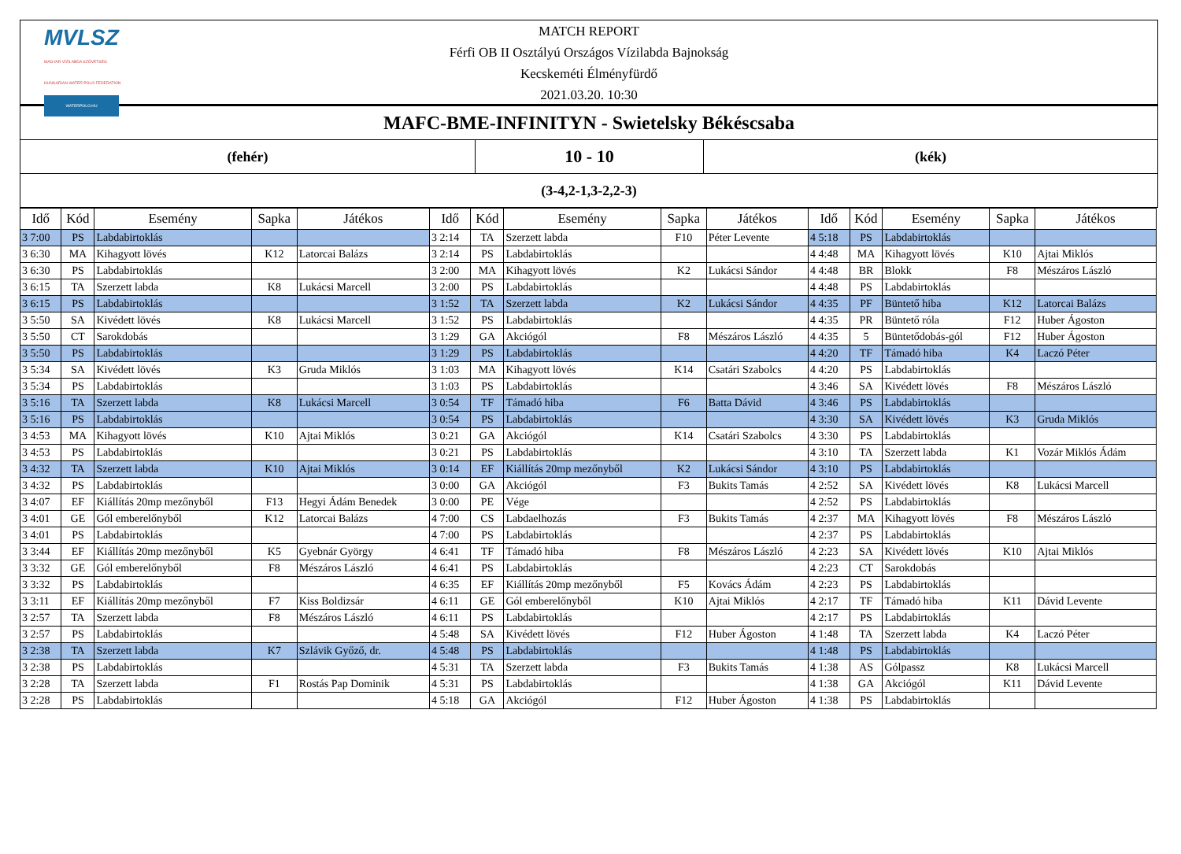MVLSZ
MAGYAR VÍZILABDA SZÖVETSÉG
HUNGARIAN WATER POLO FEDERATION
WATERPOLO.HU
MATCH REPORT
Férfi OB II Osztályú Országos Vízilabda Bajnokság
Kecskeméti Élményfürdő
2021.03.20. 10:30
MAFC-BME-INFINITYN - Swietelsky Békéscsaba
(fehér)
10 - 10
(kék)
(3-4,2-1,3-2,2-3)
| Idő | Kód | Esemény | Sapka | Játékos | Idő | Kód | Esemény | Sapka | Játékos | Idő | Kód | Esemény | Sapka | Játékos |
| --- | --- | --- | --- | --- | --- | --- | --- | --- | --- | --- | --- | --- | --- | --- |
| 3 7:00 | PS | Labdabirtoklás | | | 3 2:14 | TA | Szerzett labda | F10 | Péter Levente | 4 5:18 | PS | Labdabirtoklás | | |
| 3 6:30 | MA | Kihagyott lövés | K12 | Latorcai Balázs | 3 2:14 | PS | Labdabirtoklás | | | 4 4:48 | MA | Kihagyott lövés | K10 | Ajtai Miklós |
| 3 6:30 | PS | Labdabirtoklás | | | 3 2:00 | MA | Kihagyott lövés | K2 | Lukácsi Sándor | 4 4:48 | BR | Blokk | F8 | Mészáros László |
| 3 6:15 | TA | Szerzett labda | K8 | Lukácsi Marcell | 3 2:00 | PS | Labdabirtoklás | | | 4 4:48 | PS | Labdabirtoklás | | |
| 3 6:15 | PS | Labdabirtoklás | | | 3 1:52 | TA | Szerzett labda | K2 | Lukácsi Sándor | 4 4:35 | PF | Büntető hiba | K12 | Latorcai Balázs |
| 3 5:50 | SA | Kivédett lövés | K8 | Lukácsi Marcell | 3 1:52 | PS | Labdabirtoklás | | | 4 4:35 | PR | Büntető róla | F12 | Huber Ágoston |
| 3 5:50 | CT | Sarokdobás | | | 3 1:29 | GA | Akciógól | F8 | Mészáros László | 4 4:35 | 5 | Büntetődobás-gól | F12 | Huber Ágoston |
| 3 5:50 | PS | Labdabirtoklás | | | 3 1:29 | PS | Labdabirtoklás | | | 4 4:20 | TF | Támadó hiba | K4 | Laczó Péter |
| 3 5:34 | SA | Kivédett lövés | K3 | Gruda Miklós | 3 1:03 | MA | Kihagyott lövés | K14 | Csatári Szabolcs | 4 4:20 | PS | Labdabirtoklás | | |
| 3 5:34 | PS | Labdabirtoklás | | | 3 1:03 | PS | Labdabirtoklás | | | 4 3:46 | SA | Kivédett lövés | F8 | Mészáros László |
| 3 5:16 | TA | Szerzett labda | K8 | Lukácsi Marcell | 3 0:54 | TF | Támadó hiba | F6 | Batta Dávid | 4 3:46 | PS | Labdabirtoklás | | |
| 3 5:16 | PS | Labdabirtoklás | | | 3 0:54 | PS | Labdabirtoklás | | | 4 3:30 | SA | Kivédett lövés | K3 | Gruda Miklós |
| 3 4:53 | MA | Kihagyott lövés | K10 | Ajtai Miklós | 3 0:21 | GA | Akciógól | K14 | Csatári Szabolcs | 4 3:30 | PS | Labdabirtoklás | | |
| 3 4:53 | PS | Labdabirtoklás | | | 3 0:21 | PS | Labdabirtoklás | | | 4 3:10 | TA | Szerzett labda | K1 | Vozár Miklós Ádám |
| 3 4:32 | TA | Szerzett labda | K10 | Ajtai Miklós | 3 0:14 | EF | Kiállítás 20mp mezőnyből | K2 | Lukácsi Sándor | 4 3:10 | PS | Labdabirtoklás | | |
| 3 4:32 | PS | Labdabirtoklás | | | 3 0:00 | GA | Akciógól | F3 | Bukits Tamás | 4 2:52 | SA | Kivédett lövés | K8 | Lukácsi Marcell |
| 3 4:07 | EF | Kiállítás 20mp mezőnyből | F13 | Hegyi Ádám Benedek | 3 0:00 | PE | Vége | | | 4 2:52 | PS | Labdabirtoklás | | |
| 3 4:01 | GE | Gól emberelőnyből | K12 | Latorcai Balázs | 4 7:00 | CS | Labdaelhozás | F3 | Bukits Tamás | 4 2:37 | MA | Kihagyott lövés | F8 | Mészáros László |
| 3 4:01 | PS | Labdabirtoklás | | | 4 7:00 | PS | Labdabirtoklás | | | 4 2:37 | PS | Labdabirtoklás | | |
| 3 3:44 | EF | Kiállítás 20mp mezőnyből | K5 | Gyebnár György | 4 6:41 | TF | Támadó hiba | F8 | Mészáros László | 4 2:23 | SA | Kivédett lövés | K10 | Ajtai Miklós |
| 3 3:32 | GE | Gól emberelőnyből | F8 | Mészáros László | 4 6:41 | PS | Labdabirtoklás | | | 4 2:23 | CT | Sarokdobás | | |
| 3 3:32 | PS | Labdabirtoklás | | | 4 6:35 | EF | Kiállítás 20mp mezőnyből | F5 | Kovács Ádám | 4 2:23 | PS | Labdabirtoklás | | |
| 3 3:11 | EF | Kiállítás 20mp mezőnyből | F7 | Kiss Boldizsár | 4 6:11 | GE | Gól emberelőnyből | K10 | Ajtai Miklós | 4 2:17 | TF | Támadó hiba | K11 | Dávid Levente |
| 3 2:57 | TA | Szerzett labda | F8 | Mészáros László | 4 6:11 | PS | Labdabirtoklás | | | 4 2:17 | PS | Labdabirtoklás | | |
| 3 2:57 | PS | Labdabirtoklás | | | 4 5:48 | SA | Kivédett lövés | F12 | Huber Ágoston | 4 1:48 | TA | Szerzett labda | K4 | Laczó Péter |
| 3 2:38 | TA | Szerzett labda | K7 | Szlávik Győző, dr. | 4 5:48 | PS | Labdabirtoklás | | | 4 1:48 | PS | Labdabirtoklás | | |
| 3 2:38 | PS | Labdabirtoklás | | | 4 5:31 | TA | Szerzett labda | F3 | Bukits Tamás | 4 1:38 | AS | Gólpassz | K8 | Lukácsi Marcell |
| 3 2:28 | TA | Szerzett labda | F1 | Rostás Pap Dominik | 4 5:31 | PS | Labdabirtoklás | | | 4 1:38 | GA | Akciógól | K11 | Dávid Levente |
| 3 2:28 | PS | Labdabirtoklás | | | 4 5:18 | GA | Akciógól | F12 | Huber Ágoston | 4 1:38 | PS | Labdabirtoklás | | |